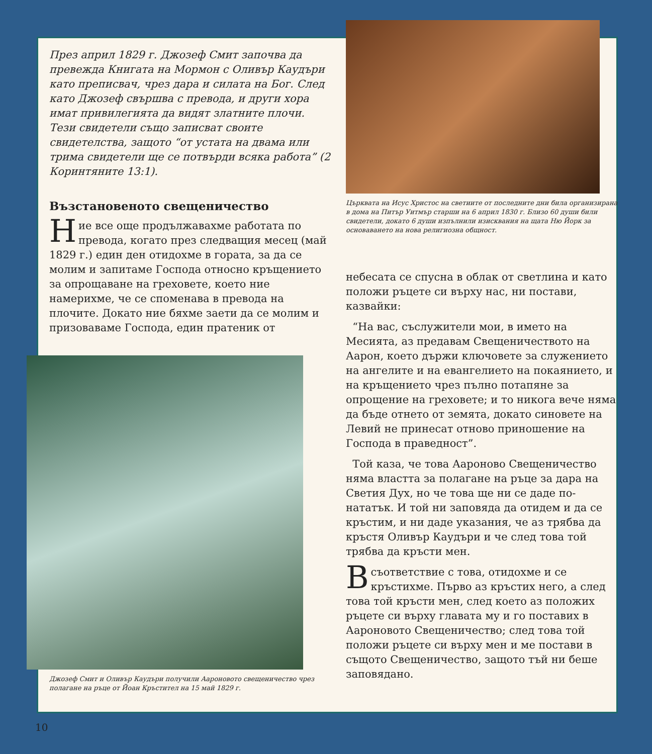През април 1829 г. Джозеф Смит започва да превежда Книгата на Мормон с Оливър Каудъри като преписвач, чрез дара и силата на Бог. След като Джозеф свършва с превода, и други хора имат привилегията да видят златните плочи. Тези свидетели също записват своите свидетелства, защото “от устата на двама или трима свидетели ще се потвърди всяка работа” (2 Коринтяните 13:1).
Възстановеното свещеничество
Ние все още продължавахме работата по превода, когато през следващия месец (май 1829 г.) един ден отидохме в гората, за да се молим и запитаме Господа относно кръщението за опрощаване на греховете, което ние намерихме, че се споменава в превода на плочите. Докато ние бяхме заети да се молим и призоваваме Господа, един пратеник от
Джозеф Смит и Оливър Каудъри получили Аароновото свещеничество чрез полагане на ръце от Йоан Кръстител на 15 май 1829 г.
Църквата на Исус Христос на светиите от последните дни била организирана в дома на Питър Уитмър старши на 6 април 1830 г. Близо 60 души били свидетели, докато 6 души изпълнили изисквания на щата Ню Йорк за основаването на нова религиозна общност.
небесата се спусна в облак от светлина и като положи ръцете си върху нас, ни постави, казвайки:
“На вас, съслужители мои, в името на Месията, аз предавам Свещеничеството на Аарон, което държи ключовете за служението на ангелите и на евангелието на покаянието, и на кръщението чрез пълно потапяне за опрощение на греховете; и то никога вече няма да бъде отнето от земята, докато синовете на Левий не принесат отново приношение на Господа в праведност”.
Той каза, че това Аароново Свещеничество няма властта за полагане на ръце за дара на Светия Дух, но че това ще ни се даде по-нататък. И той ни заповяда да отидем и да се кръстим, и ни даде указания, че аз трябва да кръстя Оливър Каудъри и че след това той трябва да кръсти мен.
Всъответствие с това, отидохме и се кръстихме. Първо аз кръстих него, а след това той кръсти мен, след което аз положих ръцете си върху главата му и го поставих в Аароновото Свещеничество; след това той положи ръцете си върху мен и ме постави в същото Свещеничество, защото тъй ни беше заповядано.
10